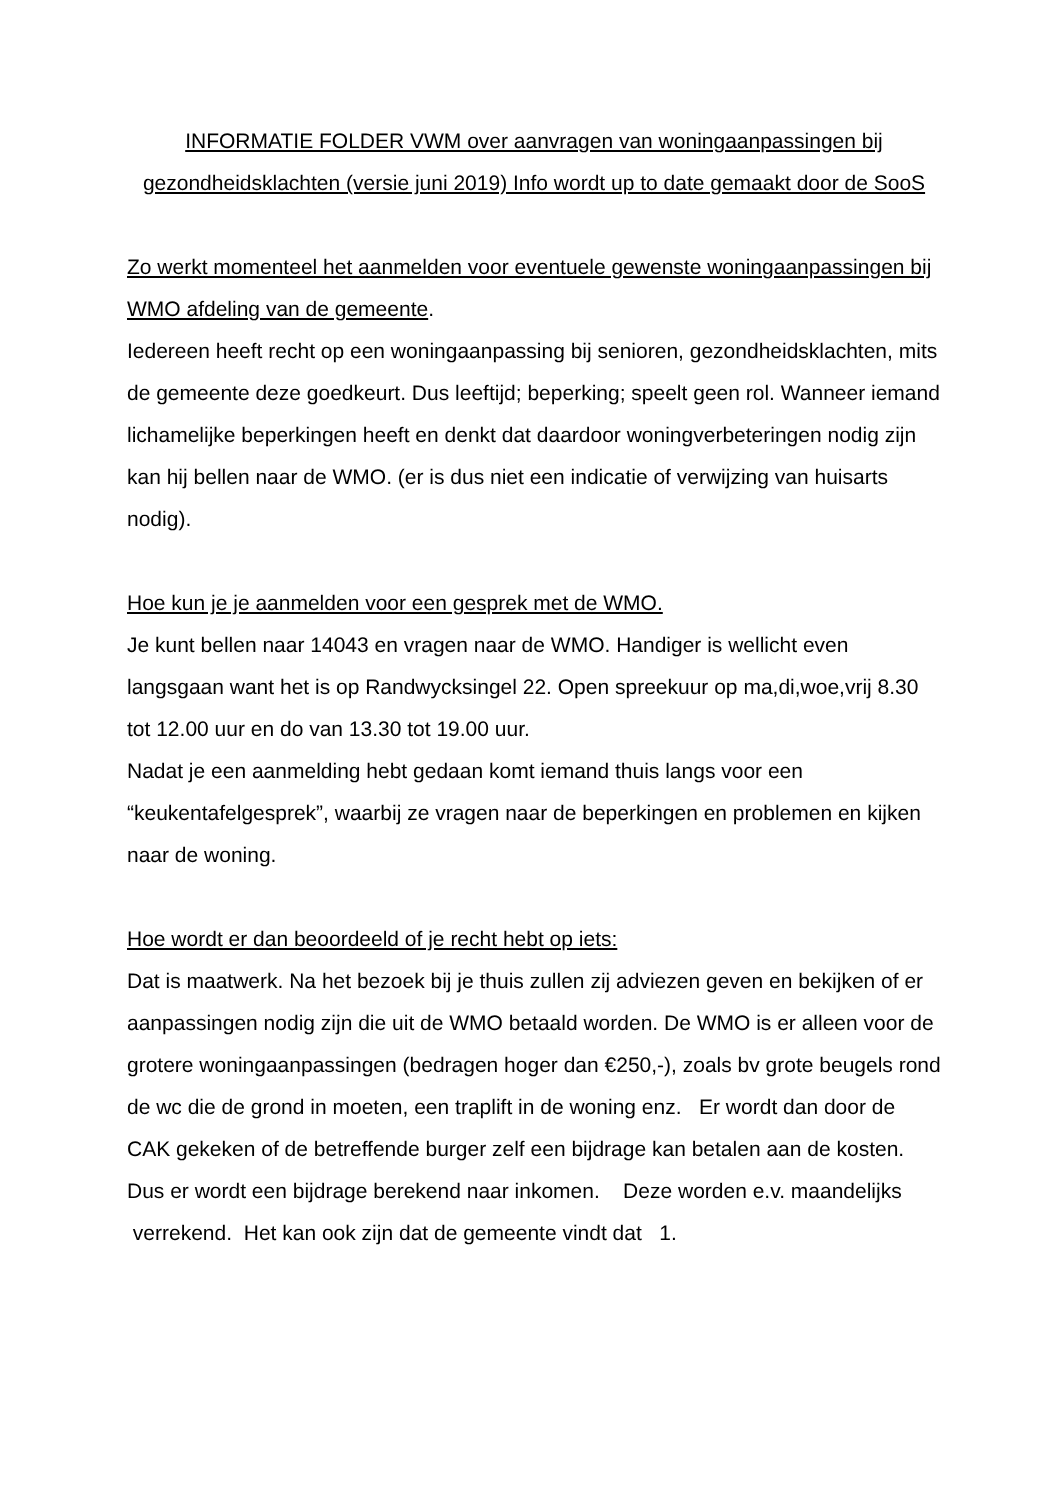INFORMATIE FOLDER VWM over aanvragen van woningaanpassingen bij gezondheidsklachten (versie juni 2019) Info wordt up to date gemaakt door de SooS
Zo werkt momenteel het aanmelden voor eventuele gewenste woningaanpassingen bij WMO afdeling van de gemeente.
Iedereen heeft recht op een woningaanpassing bij senioren, gezondheidsklachten, mits de gemeente deze goedkeurt. Dus leeftijd; beperking; speelt geen rol. Wanneer iemand lichamelijke beperkingen heeft en denkt dat daardoor woningverbeteringen nodig zijn kan hij bellen naar de WMO. (er is dus niet een indicatie of verwijzing van huisarts nodig).
Hoe kun je je aanmelden voor een gesprek met de WMO.
Je kunt bellen naar 14043 en vragen naar de WMO. Handiger is wellicht even langsgaan want het is op Randwycksingel 22. Open spreekuur op ma,di,woe,vrij 8.30 tot 12.00 uur en do van 13.30 tot 19.00 uur.
Nadat je een aanmelding hebt gedaan komt iemand thuis langs voor een “keukentafelgesprek”, waarbij ze vragen naar de beperkingen en problemen en kijken naar de woning.
Hoe wordt er dan beoordeeld of je recht hebt op iets:
Dat is maatwerk. Na het bezoek bij je thuis zullen zij adviezen geven en bekijken of er aanpassingen nodig zijn die uit de WMO betaald worden. De WMO is er alleen voor de grotere woningaanpassingen (bedragen hoger dan €250,-), zoals bv grote beugels rond de wc die de grond in moeten, een traplift in de woning enz. Er wordt dan door de CAK gekeken of de betreffende burger zelf een bijdrage kan betalen aan de kosten. Dus er wordt een bijdrage berekend naar inkomen. Deze worden e.v. maandelijks verrekend. Het kan ook zijn dat de gemeente vindt dat 1.